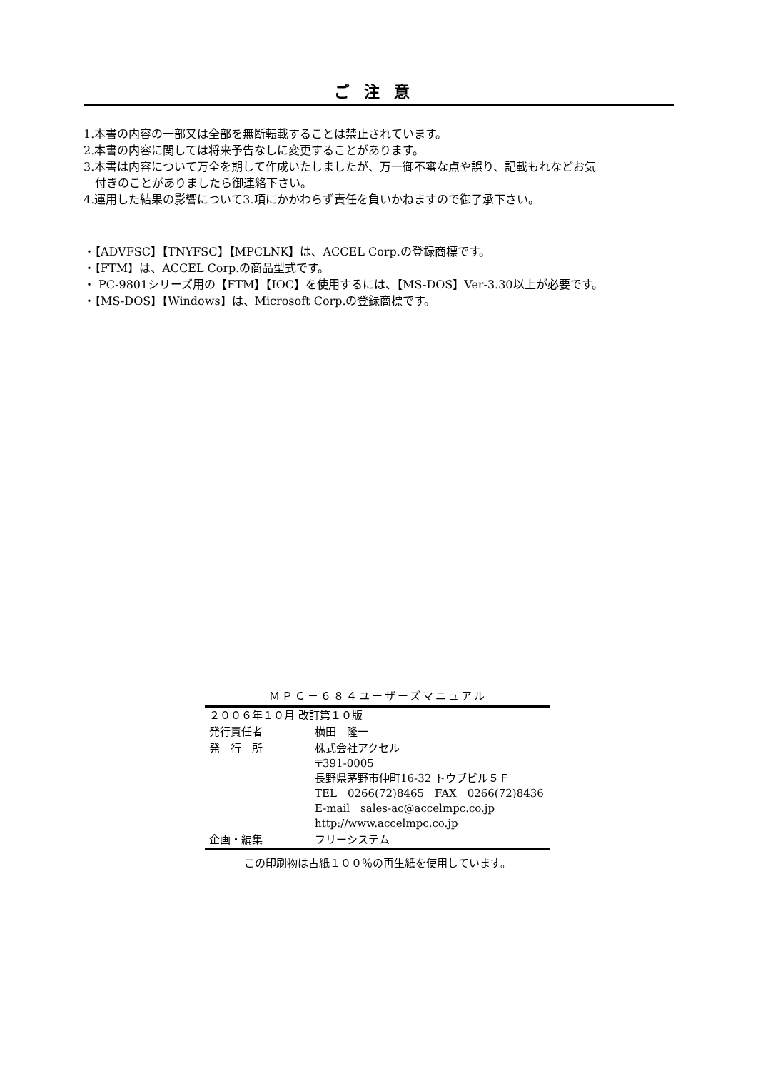ご注意
1.本書の内容の一部又は全部を無断転載することは禁止されています。
2.本書の内容に関しては将来予告なしに変更することがあります。
3.本書は内容について万全を期して作成いたしましたが、万一御不審な点や誤り、記載もれなどお気
付きのことがありましたら御連絡下さい。
4.運用した結果の影響について3.項にかかわらず責任を負いかねますので御了承下さい。
・【ADVFSC】【TNYFSC】【MPCLNK】は、ACCEL Corp.の登録商標です。
・【FTM】は、ACCEL Corp.の商品型式です。
・ PC-9801シリーズ用の【FTM】【IOC】を使用するには、【MS-DOS】Ver-3.30以上が必要です。
・【MS-DOS】【Windows】は、Microsoft Corp.の登録商標です。
ＭＰＣ－６８４ユーザーズマニュアル
| ２００６年１０月 改訂第１０版 | |
| 発行責任者 | 横田 隆一 |
| 発 行 所 | 株式会社アクセル 〒391-0005 長野県茅野市仲町16-32 トウブビル５Ｆ TEL 0266(72)8465 FAX 0266(72)8436 E-mail sales-ac@accelmpc.co.jp http://www.accelmpc.co.jp |
| 企画・編集 | フリーシステム |
この印刷物は古紙１００％の再生紙を使用しています。